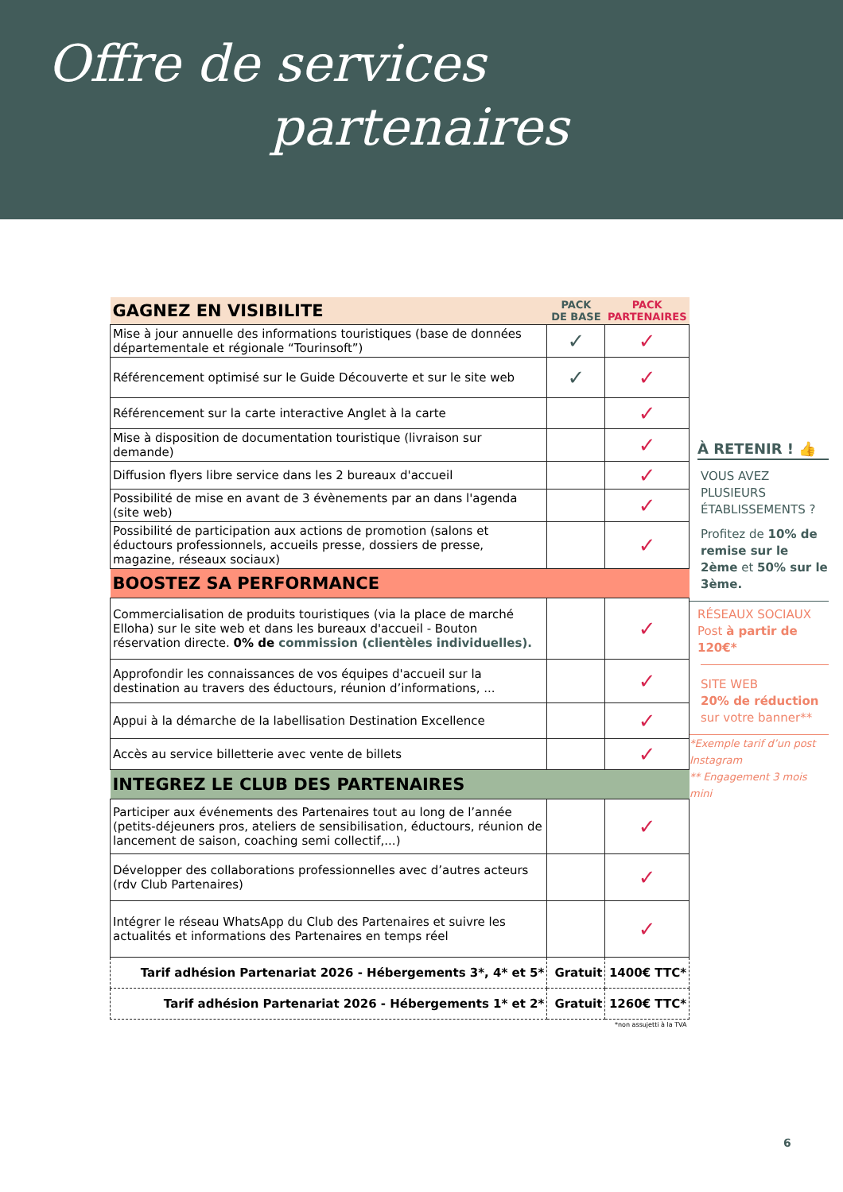Offre de services
partenaires
| GAGNEZ EN VISIBILITE | PACK DE BASE | PACK PARTENAIRES |
| --- | --- | --- |
| Mise à jour annuelle des informations touristiques (base de données départementale et régionale “Tourinsoft”) | ✓ | ✓ |
| Référencement optimisé sur le Guide Découverte et sur le site web | ✓ | ✓ |
| Référencement sur la carte interactive Anglet à la carte | | ✓ |
| Mise à disposition de documentation touristique (livraison sur demande) | | ✓ |
| Diffusion flyers libre service dans les 2 bureaux d'accueil | | ✓ |
| Possibilité de mise en avant de 3 évènements par an dans l'agenda (site web) | | ✓ |
| Possibilité de participation aux actions de promotion (salons et éductours professionnels, accueils presse, dossiers de presse, magazine, réseaux sociaux) | | ✓ |
| BOOSTEZ SA PERFORMANCE | | |
| Commercialisation de produits touristiques (via la place de marché Elloha) sur le site web et dans les bureaux d'accueil - Bouton réservation directe. 0% de commission (clientèles individuelles). | | ✓ |
| Approfondir les connaissances de vos équipes d'accueil sur la destination au travers des éductours, réunion d’informations, ... | | ✓ |
| Appui à la démarche de la labellisation Destination Excellence | | ✓ |
| Accès au service billetterie avec vente de billets | | ✓ |
| INTEGREZ LE CLUB DES PARTENAIRES | | |
| Participer aux événements des Partenaires tout au long de l’année (petits-déjeuners pros, ateliers de sensibilisation, éductours, réunion de lancement de saison, coaching semi collectif,...) | | ✓ |
| Développer des collaborations professionnelles avec d’autres acteurs (rdv Club Partenaires) | | ✓ |
| Intégrer le réseau WhatsApp du Club des Partenaires et suivre les actualités et informations des Partenaires en temps réel | | ✓ |
| Tarif adhésion Partenariat 2026 - Hébergements 3*, 4* et 5* | Gratuit | 1400€ TTC* |
| Tarif adhésion Partenariat 2026 - Hébergements 1* et 2* | Gratuit | 1260€ TTC* |
| *non assujetti à la TVA | | |
À RETENIR ! 👍
VOUS AVEZ PLUSIEURS ÉTABLISSEMENTS ?
Profitez de 10% de remise sur le 2ème et 50% sur le 3ème.
RÉSEAUX SOCIAUX
Post à partir de 120€*
SITE WEB
20% de réduction
sur votre banner**
*Exemple tarif d’un post Instagram
** Engagement 3 mois mini
6